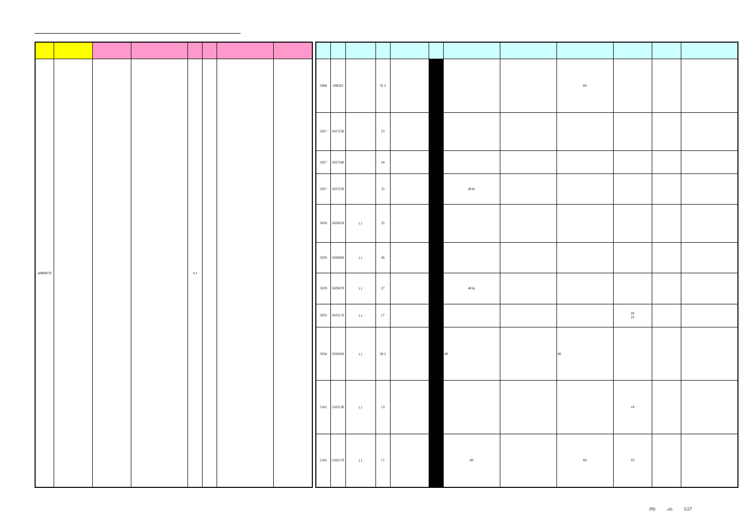| z0900070 | | | | b f | | | |
| 5008 | 508322 | | 32 2 | | | | | 60 | | | |
| 5027 | 5027230 | | 23 | | | | | | | | |
| 5027 | 5027240 | | 24 | | | | | | | | |
| 5027 | 5027250 | | 25 | | | 401k | | | | | |
| 5029 | 5029250 | ( ) | 25 | | | | | | | | |
| 5029 | 5029260 | ( ) | 26 | | | | | | | | |
| 5029 | 5029270 | ( ) | 27 | | | 401k | | | | | |
| 5033 | 5033170 | ( ) | 17 | | | | | | 28 33 | | |
| 5034 | 5034582 | ( ) | 58 2 | | | 60 | | 60 | | | |
| 5102 | 5102130 | ( ) | 13 | | | | | | 19 | | |
| 5102 | 5102170 | ( ) | 17 | | | 60 | | 60 | 33 | | |
09) .xls 5/27